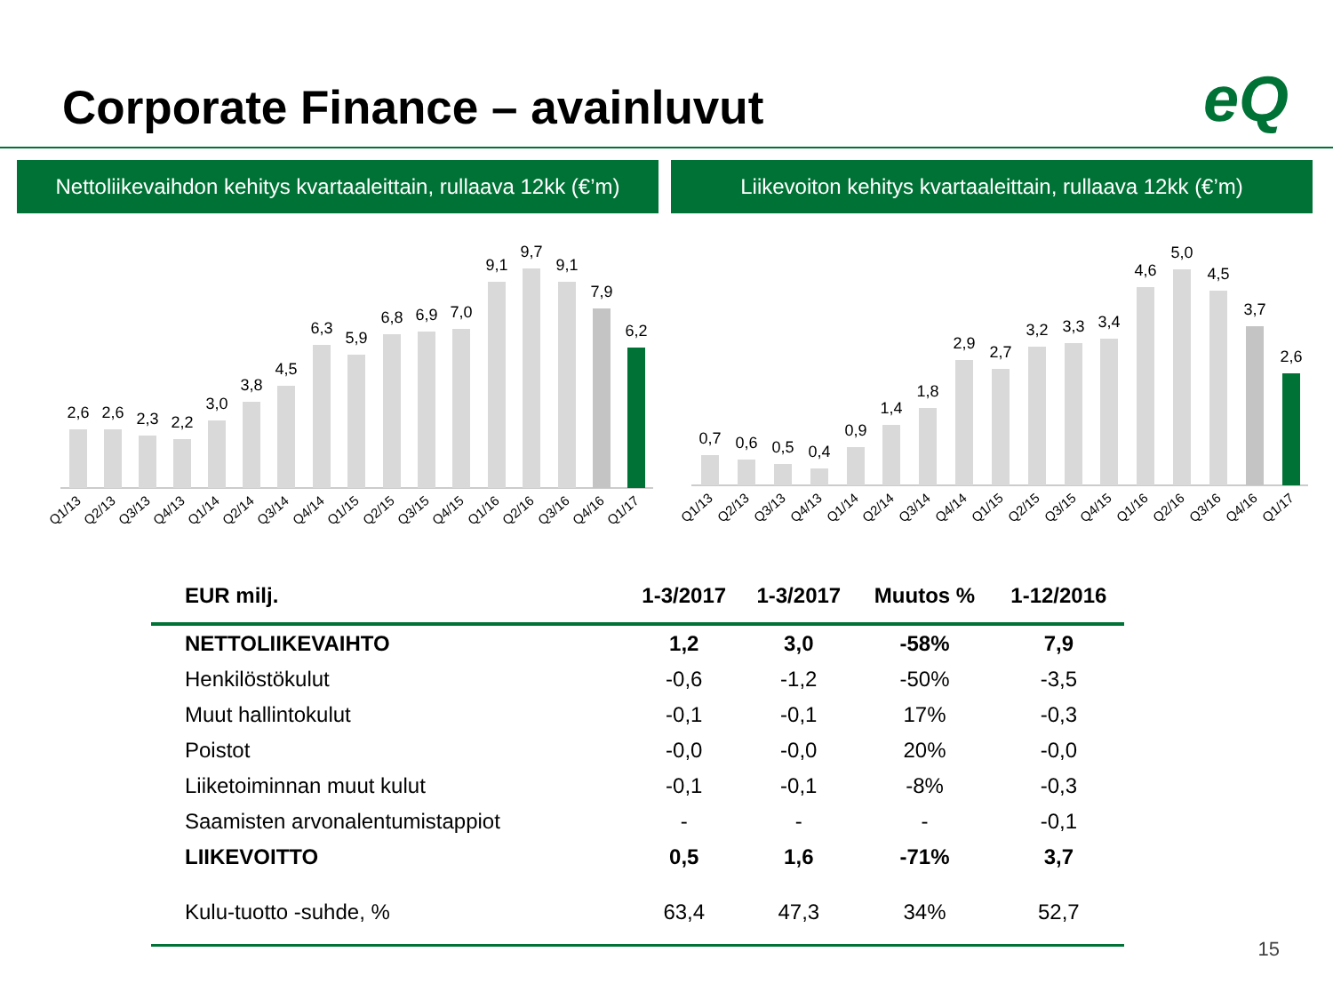Corporate Finance – avainluvut eQ
Nettoliikevaihdon kehitys kvartaaleittain, rullaava 12kk (€’m)
Liikevoiton kehitys kvartaaleittain, rullaava 12kk (€’m)
2,6
2,6
2,3
2,2
3,0
3,8
4,5
6,3
5,9
6,8
6,9
7,0
9,1
9,7
9,1
7,9
6,2
Q1/13
Q2/13
Q3/13
Q4/13
Q1/14
Q2/14
Q3/14
Q4/14
Q1/15
Q2/15
Q3/15
Q4/15
Q1/16
Q2/16
Q3/16
Q4/16
Q1/17
0,7
0,6
0,5
0,4
0,9
1,4
1,8
2,9
2,7
3,2
3,3
3,4
4,6
5,0
4,5
3,7
2,6
Q1/13
Q2/13
Q3/13
Q4/13
Q1/14
Q2/14
Q3/14
Q4/14
Q1/15
Q2/15
Q3/15
Q4/15
Q1/16
Q2/16
Q3/16
Q4/16
Q1/17
| EUR milj. | 1-3/2017 | 1-3/2017 | Muutos % | 1-12/2016 |
| --- | --- | --- | --- | --- |
| NETTOLIIKEVAIHTO | 1,2 | 3,0 | -58% | 7,9 |
| Henkilöstökulut | -0,6 | -1,2 | -50% | -3,5 |
| Muut hallintokulut | -0,1 | -0,1 | 17% | -0,3 |
| Poistot | -0,0 | -0,0 | 20% | -0,0 |
| Liiketoiminnan muut kulut | -0,1 | -0,1 | -8% | -0,3 |
| Saamisten arvonalentumistappiot | - | - | - | -0,1 |
| LIIKEVOITTO | 0,5 | 1,6 | -71% | 3,7 |
| Kulu-tuotto -suhde, % | 63,4 | 47,3 | 34% | 52,7 |
15